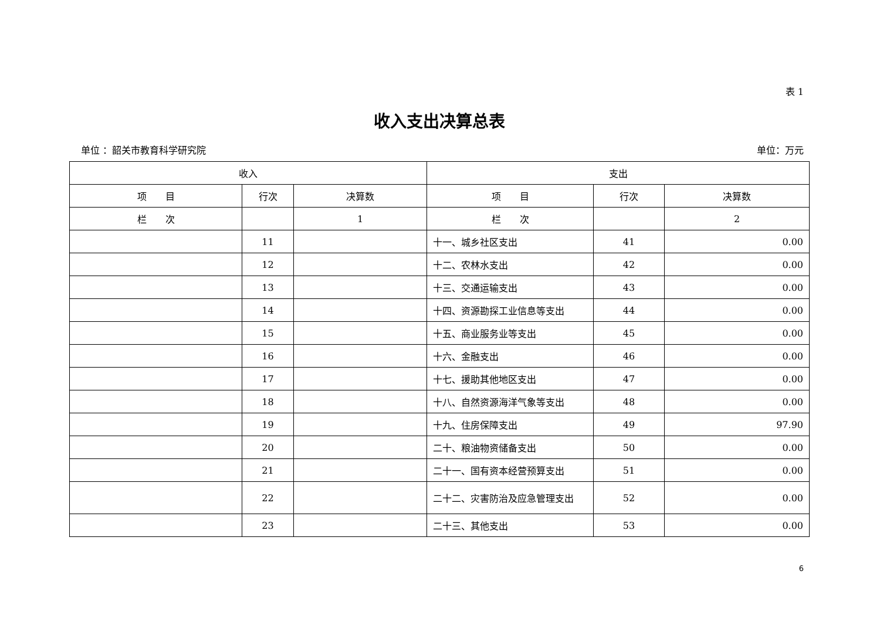表 1
收入支出决算总表
单位 ：韶关市教育科学研究院 单位：万元
| 收入 | | | 支出 | | |
| --- | --- | --- | --- | --- | --- |
| 项 目 | 行次 | 决算数 | 项 目 | 行次 | 决算数 |
| 栏 次 | | 1 | 栏 次 | | 2 |
| | 11 | | 十一、城乡社区支出 | 41 | 0.00 |
| | 12 | | 十二、农林水支出 | 42 | 0.00 |
| | 13 | | 十三、交通运输支出 | 43 | 0.00 |
| | 14 | | 十四、资源勘探工业信息等支出 | 44 | 0.00 |
| | 15 | | 十五、商业服务业等支出 | 45 | 0.00 |
| | 16 | | 十六、金融支出 | 46 | 0.00 |
| | 17 | | 十七、援助其他地区支出 | 47 | 0.00 |
| | 18 | | 十八、自然资源海洋气象等支出 | 48 | 0.00 |
| | 19 | | 十九、住房保障支出 | 49 | 97.90 |
| | 20 | | 二十、粮油物资储备支出 | 50 | 0.00 |
| | 21 | | 二十一、国有资本经营预算支出 | 51 | 0.00 |
| | 22 | | 二十二、灾害防治及应急管理支出 | 52 | 0.00 |
| | 23 | | 二十三、其他支出 | 53 | 0.00 |
6